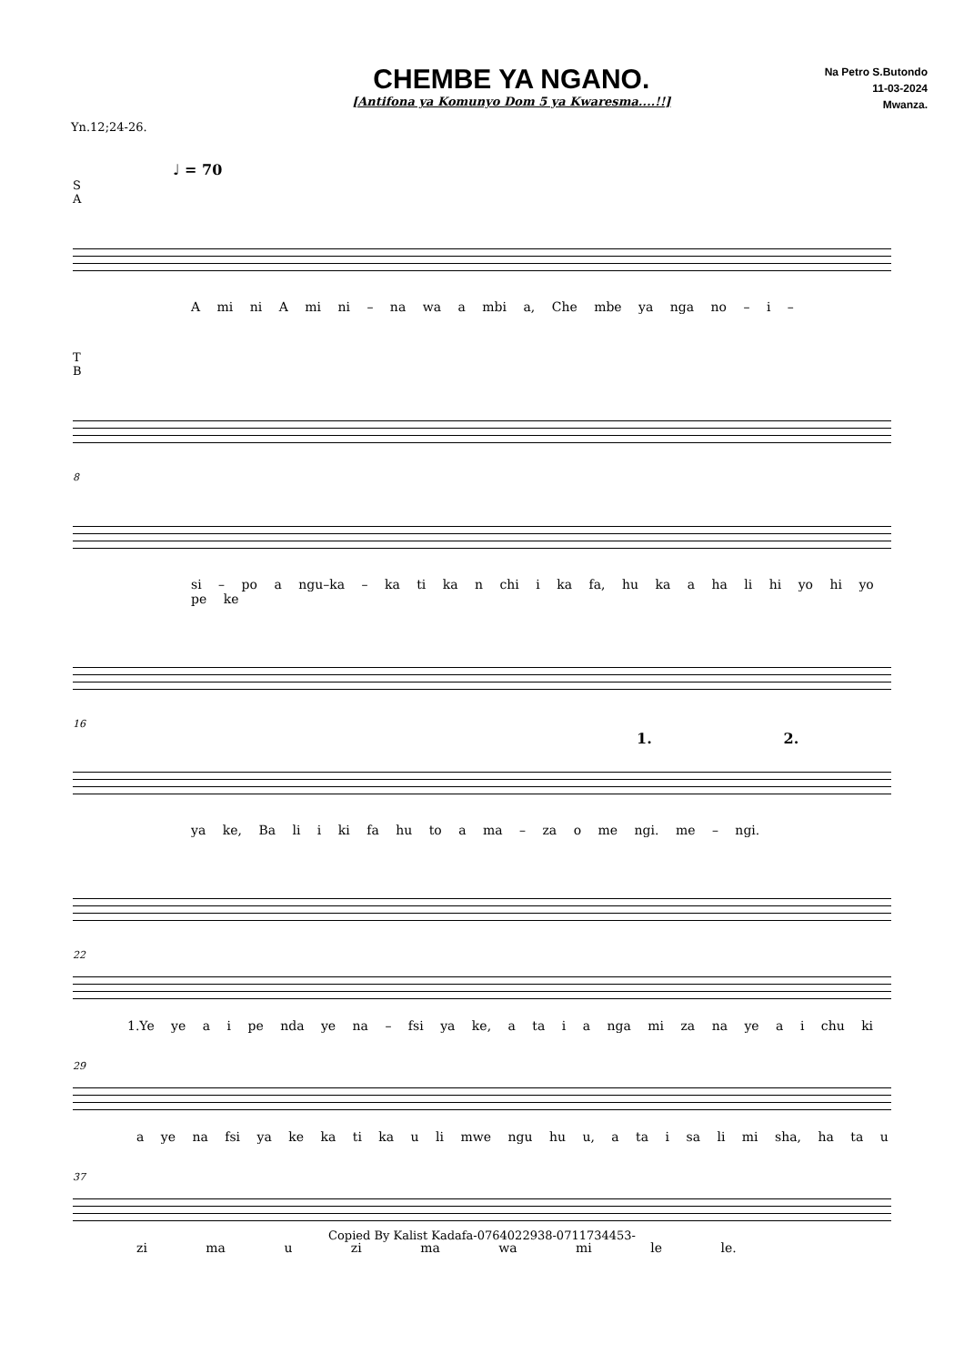CHEMBE YA NGANO.
[Antifona ya Komunyo Dom 5 ya Kwaresma....!!]
Na Petro S.Butondo
11-03-2024
Mwanza.
Yn.12;24-26.
♩ = 70
S
A
A mi ni A mi ni – na wa a mbi a, Che mbe ya nga no – i –
T
B
8
si – po a ngu–ka – ka ti ka n chi i ka fa, hu ka a ha li hi yo hi yo pe ke
16
1. 2.
ya ke, Ba li i ki fa hu to a ma – za o me ngi. me – ngi.
22
1.Ye ye a i pe nda ye na – fsi ya ke, a ta i a nga mi za na ye a i chu ki
29
a ye na fsi ya ke ka ti ka u li mwe ngu hu u, a ta i sa li mi sha, ha ta u
37
zi ma u zi ma wa mi le le.
Copied By Kalist Kadafa-0764022938-0711734453-